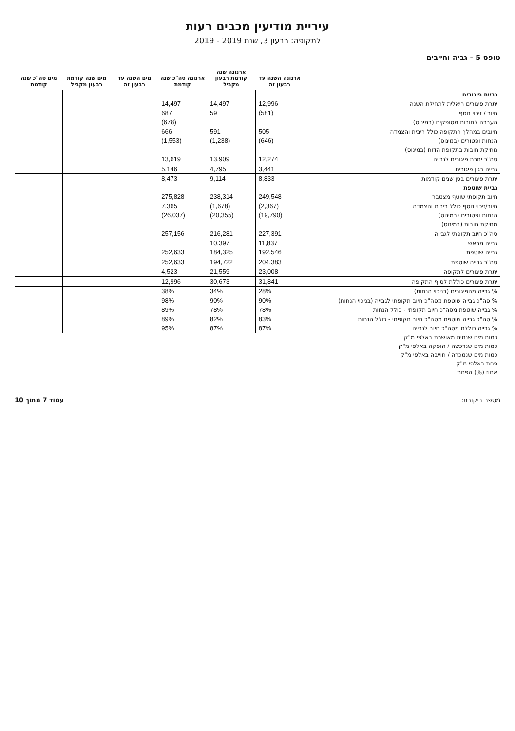עיריית מודיעין מכבים רעות
לתקופה: רבעון 3, שנת 2019 - 2019
טופס 5 - גביה וחייבים
| | ארנונה השנה עד רבעון זה | ארנונה שנה קודמת רבעון מקביל | ארנונה סה"כ שנה קודמת | מים השנה עד רבעון זה | מים שנה קודמת רבעון מקביל | מים סה"כ שנה קודמת |
| --- | --- | --- | --- | --- | --- | --- |
| גביית פיגורים | | | | | | |
| יתרת פיגורים ריאלית לתחילת השנה | 12,996 | 14,497 | 14,497 | | | |
| חיוב / זיכוי נוסף | (581) | 59 | 687 | | | |
| העברה לחובות מסופקים (במינוס) | | | (678) | | | |
| חיובים במהלך התקופה כולל ריבית והצמדה | 505 | 591 | 666 | | | |
| הנחות ופטורים (במינוס) | (646) | (1,238) | (1,553) | | | |
| מחיקת חובות בתקופת הדוח (במינוס) | | | | | | |
| סה"כ יתרת פיגורים לגבייה | 12,274 | 13,909 | 13,619 | | | |
| גבייה בגין פיגורים | 3,441 | 4,795 | 5,146 | | | |
| יתרת פיגורים בגין שנים קודמות | 8,833 | 9,114 | 8,473 | | | |
| גביית שוטפת | | | | | | |
| חיוב תקופתי שוטף מצטבר | 249,548 | 238,314 | 275,828 | | | |
| חיוב/זיכוי נוסף כולל ריבית והצמדה | (2,367) | (1,678) | 7,365 | | | |
| הנחות ופטורים (במינוס) | (19,790) | (20,355) | (26,037) | | | |
| מחיקת חובות (במינוס) | | | | | | |
| סה"כ חיוב תקופתי לגבייה | 227,391 | 216,281 | 257,156 | | | |
| גבייה מראש | 11,837 | 10,397 | | | | |
| גבייה שוטפת | 192,546 | 184,325 | 252,633 | | | |
| סה"כ גבייה שוטפת | 204,383 | 194,722 | 252,633 | | | |
| יתרת פיגורים לתקופה | 23,008 | 21,559 | 4,523 | | | |
| יתרת פיגורים כוללת לסוף התקופה | 31,841 | 30,673 | 12,996 | | | |
| % גבייה מהפיגורים (בניכוי הנחות) | 28% | 34% | 38% | | | |
| % סה"כ גבייה שוטפת מסה"כ חיוב תקופתי לגבייה (בניכוי הנחות) | 90% | 90% | 98% | | | |
| % גבייה שוטפת מסה"כ חיוב תקופתי - כולל הנחות | 78% | 78% | 89% | | | |
| % סה"כ גבייה שוטפת מסה"כ חיוב תקופתי - כולל הנחות | 83% | 82% | 89% | | | |
| % גבייה כוללת מסה"כ חיוב לגבייה | 87% | 87% | 95% | | | |
| כמות מים שנתית מאושרת באלפי מ"ק | | | | | | |
| כמות מים שנרכשה / הופקה באלפי מ"ק | | | | | | |
| כמות מים שנמכרה / חוייבה באלפי מ"ק | | | | | | |
| פחת באלפי מ"ק | | | | | | |
| אחוז (%) הפחת | | | | | | |
מספר ביקורת: עמוד 7 מתוך 10